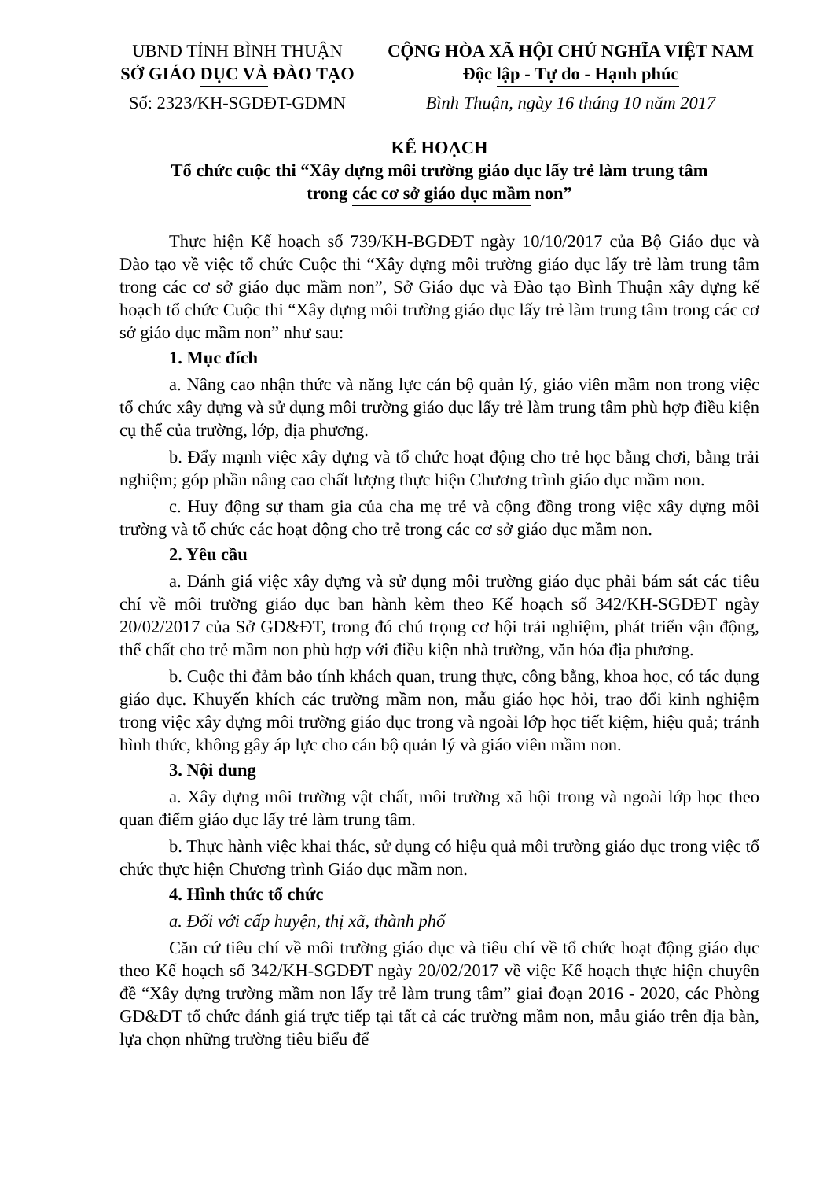UBND TỈNH BÌNH THUẬN
SỞ GIÁO DỤC VÀ ĐÀO TẠO
Số: 2323/KH-SGDĐT-GDMN
CỘNG HÒA XÃ HỘI CHỦ NGHĨA VIỆT NAM
Độc lập - Tự do - Hạnh phúc
Bình Thuận, ngày 16 tháng 10 năm 2017
KẾ HOẠCH
Tổ chức cuộc thi “Xây dựng môi trường giáo dục lấy trẻ làm trung tâm
trong các cơ sở giáo dục mầm non”
Thực hiện Kế hoạch số 739/KH-BGDĐT ngày 10/10/2017 của Bộ Giáo dục và Đào tạo về việc tổ chức Cuộc thi “Xây dựng môi trường giáo dục lấy trẻ làm trung tâm trong các cơ sở giáo dục mầm non”, Sở Giáo dục và Đào tạo Bình Thuận xây dựng kế hoạch tổ chức Cuộc thi “Xây dựng môi trường giáo dục lấy trẻ làm trung tâm trong các cơ sở giáo dục mầm non” như sau:
1. Mục đích
a. Nâng cao nhận thức và năng lực cán bộ quản lý, giáo viên mầm non trong việc tổ chức xây dựng và sử dụng môi trường giáo dục lấy trẻ làm trung tâm phù hợp điều kiện cụ thể của trường, lớp, địa phương.
b. Đẩy mạnh việc xây dựng và tổ chức hoạt động cho trẻ học bằng chơi, bằng trải nghiệm; góp phần nâng cao chất lượng thực hiện Chương trình giáo dục mầm non.
c. Huy động sự tham gia của cha mẹ trẻ và cộng đồng trong việc xây dựng môi trường và tổ chức các hoạt động cho trẻ trong các cơ sở giáo dục mầm non.
2. Yêu cầu
a. Đánh giá việc xây dựng và sử dụng môi trường giáo dục phải bám sát các tiêu chí về môi trường giáo dục ban hành kèm theo Kế hoạch số 342/KH-SGDĐT ngày 20/02/2017 của Sở GD&ĐT, trong đó chú trọng cơ hội trải nghiệm, phát triển vận động, thể chất cho trẻ mầm non phù hợp với điều kiện nhà trường, văn hóa địa phương.
b. Cuộc thi đảm bảo tính khách quan, trung thực, công bằng, khoa học, có tác dụng giáo dục. Khuyến khích các trường mầm non, mẫu giáo học hỏi, trao đổi kinh nghiệm trong việc xây dựng môi trường giáo dục trong và ngoài lớp học tiết kiệm, hiệu quả; tránh hình thức, không gây áp lực cho cán bộ quản lý và giáo viên mầm non.
3. Nội dung
a. Xây dựng môi trường vật chất, môi trường xã hội trong và ngoài lớp học theo quan điểm giáo dục lấy trẻ làm trung tâm.
b. Thực hành việc khai thác, sử dụng có hiệu quả môi trường giáo dục trong việc tổ chức thực hiện Chương trình Giáo dục mầm non.
4. Hình thức tổ chức
a. Đối với cấp huyện, thị xã, thành phố
Căn cứ tiêu chí về môi trường giáo dục và tiêu chí về tổ chức hoạt động giáo dục theo Kế hoạch số 342/KH-SGDĐT ngày 20/02/2017 về việc Kế hoạch thực hiện chuyên đề “Xây dựng trường mầm non lấy trẻ làm trung tâm” giai đoạn 2016 - 2020, các Phòng GD&ĐT tổ chức đánh giá trực tiếp tại tất cả các trường mầm non, mẫu giáo trên địa bàn, lựa chọn những trường tiêu biểu để